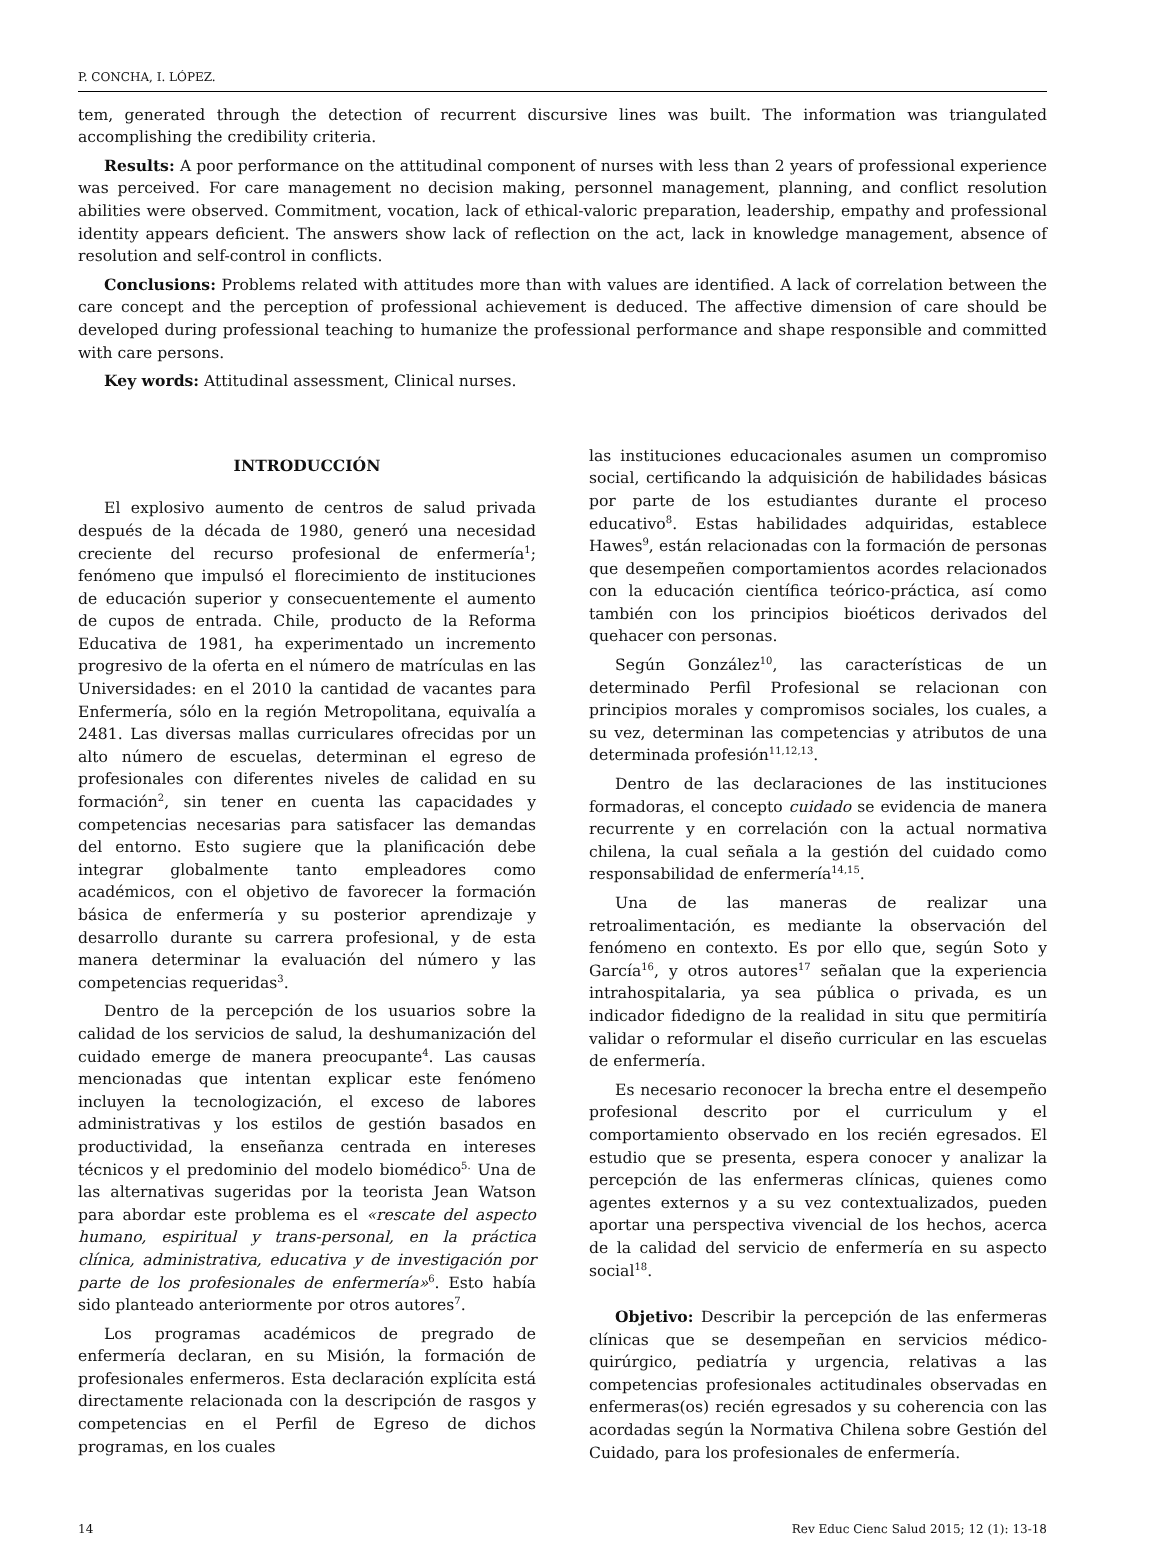P. CONCHA, I. LÓPEZ.
tem, generated through the detection of recurrent discursive lines was built. The information was triangulated accomplishing the credibility criteria.
Results: A poor performance on the attitudinal component of nurses with less than 2 years of professional experience was perceived. For care management no decision making, personnel management, planning, and conflict resolution abilities were observed. Commitment, vocation, lack of ethical-valoric preparation, leadership, empathy and professional identity appears deficient. The answers show lack of reflection on the act, lack in knowledge management, absence of resolution and self-control in conflicts.
Conclusions: Problems related with attitudes more than with values are identified. A lack of correlation between the care concept and the perception of professional achievement is deduced. The affective dimension of care should be developed during professional teaching to humanize the professional performance and shape responsible and committed with care persons.
Key words: Attitudinal assessment, Clinical nurses.
INTRODUCCIÓN
El explosivo aumento de centros de salud privada después de la década de 1980, generó una necesidad creciente del recurso profesional de enfermería<sup>1</sup>; fenómeno que impulsó el florecimiento de instituciones de educación superior y consecuentemente el aumento de cupos de entrada. Chile, producto de la Reforma Educativa de 1981, ha experimentado un incremento progresivo de la oferta en el número de matrículas en las Universidades: en el 2010 la cantidad de vacantes para Enfermería, sólo en la región Metropolitana, equivalía a 2481. Las diversas mallas curriculares ofrecidas por un alto número de escuelas, determinan el egreso de profesionales con diferentes niveles de calidad en su formación<sup>2</sup>, sin tener en cuenta las capacidades y competencias necesarias para satisfacer las demandas del entorno. Esto sugiere que la planificación debe integrar globalmente tanto empleadores como académicos, con el objetivo de favorecer la formación básica de enfermería y su posterior aprendizaje y desarrollo durante su carrera profesional, y de esta manera determinar la evaluación del número y las competencias requeridas<sup>3</sup>.
Dentro de la percepción de los usuarios sobre la calidad de los servicios de salud, la deshumanización del cuidado emerge de manera preocupante<sup>4</sup>. Las causas mencionadas que intentan explicar este fenómeno incluyen la tecnologización, el exceso de labores administrativas y los estilos de gestión basados en productividad, la enseñanza centrada en intereses técnicos y el predominio del modelo biomédico<sup>5.</sup> Una de las alternativas sugeridas por la teorista Jean Watson para abordar este problema es el «rescate del aspecto humano, espiritual y trans-personal, en la práctica clínica, administrativa, educativa y de investigación por parte de los profesionales de enfermería»<sup>6</sup>. Esto había sido planteado anteriormente por otros autores<sup>7</sup>.
Los programas académicos de pregrado de enfermería declaran, en su Misión, la formación de profesionales enfermeros. Esta declaración explícita está directamente relacionada con la descripción de rasgos y competencias en el Perfil de Egreso de dichos programas, en los cuales
las instituciones educacionales asumen un compromiso social, certificando la adquisición de habilidades básicas por parte de los estudiantes durante el proceso educativo<sup>8</sup>. Estas habilidades adquiridas, establece Hawes<sup>9</sup>, están relacionadas con la formación de personas que desempeñen comportamientos acordes relacionados con la educación científica teórico-práctica, así como también con los principios bioéticos derivados del quehacer con personas.
Según González<sup>10</sup>, las características de un determinado Perfil Profesional se relacionan con principios morales y compromisos sociales, los cuales, a su vez, determinan las competencias y atributos de una determinada profesión<sup>11,12,13</sup>.
Dentro de las declaraciones de las instituciones formadoras, el concepto cuidado se evidencia de manera recurrente y en correlación con la actual normativa chilena, la cual señala a la gestión del cuidado como responsabilidad de enfermería<sup>14,15</sup>.
Una de las maneras de realizar una retroalimentación, es mediante la observación del fenómeno en contexto. Es por ello que, según Soto y García<sup>16</sup>, y otros autores<sup>17</sup> señalan que la experiencia intrahospitalaria, ya sea pública o privada, es un indicador fidedigno de la realidad in situ que permitiría validar o reformular el diseño curricular en las escuelas de enfermería.
Es necesario reconocer la brecha entre el desempeño profesional descrito por el curriculum y el comportamiento observado en los recién egresados. El estudio que se presenta, espera conocer y analizar la percepción de las enfermeras clínicas, quienes como agentes externos y a su vez contextualizados, pueden aportar una perspectiva vivencial de los hechos, acerca de la calidad del servicio de enfermería en su aspecto social<sup>18</sup>.
Objetivo: Describir la percepción de las enfermeras clínicas que se desempeñan en servicios médico-quirúrgico, pediatría y urgencia, relativas a las competencias profesionales actitudinales observadas en enfermeras(os) recién egresados y su coherencia con las acordadas según la Normativa Chilena sobre Gestión del Cuidado, para los profesionales de enfermería.
14 Rev Educ Cienc Salud 2015; 12 (1): 13-18